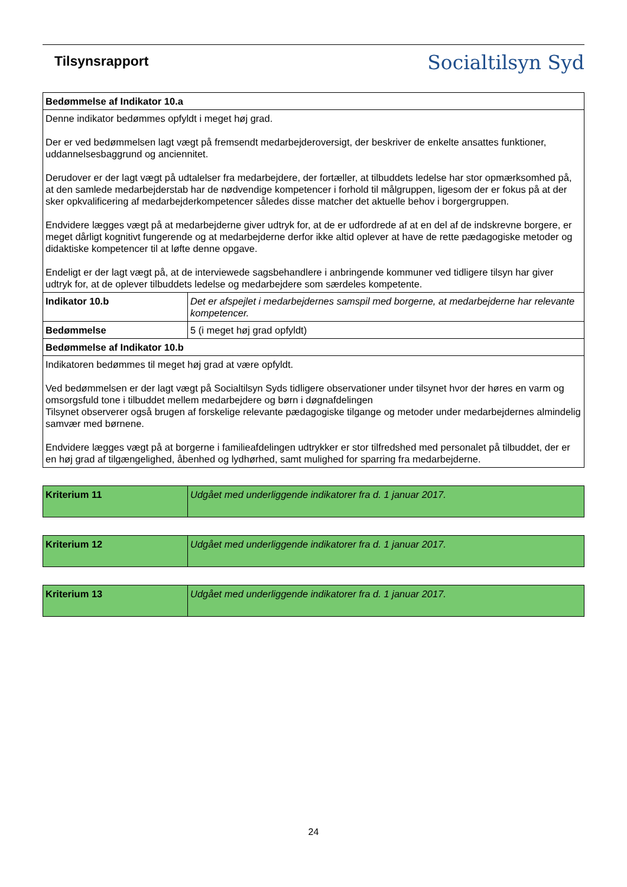Tilsynsrapport
Socialtilsyn Syd
| Bedømmelse af Indikator 10.a | |
| Denne indikator bedømmes opfyldt i meget høj grad. Der er ved bedømmelsen lagt vægt på fremsendt medarbejderoversigt, der beskriver de enkelte ansattes funktioner, uddannelsesbaggrund og anciennitet. Derudover er der lagt vægt på udtalelser fra medarbejdere, der fortæller, at tilbuddets ledelse har stor opmærksomhed på, at den samlede medarbejderstab har de nødvendige kompetencer i forhold til målgruppen, ligesom der er fokus på at der sker opkvalificering af medarbejderkompetencer således disse matcher det aktuelle behov i borgergruppen. Endvidere lægges vægt på at medarbejderne giver udtryk for, at de er udfordrede af at en del af de indskrevne borgere, er meget dårligt kognitivt fungerende og at medarbejderne derfor ikke altid oplever at have de rette pædagogiske metoder og didaktiske kompetencer til at løfte denne opgave. Endeligt er der lagt vægt på, at de interviewede sagsbehandlere i anbringende kommuner ved tidligere tilsyn har giver udtryk for, at de oplever tilbuddets ledelse og medarbejdere som særdeles kompetente. | |
| Indikator 10.b | Det er afspejlet i medarbejdernes samspil med borgerne, at medarbejderne har relevante kompetencer. |
| Bedømmelse | 5 (i meget høj grad opfyldt) |
| Bedømmelse af Indikator 10.b | |
| Indikatoren bedømmes til meget høj grad at være opfyldt. Ved bedømmelsen er der lagt vægt på Socialtilsyn Syds tidligere observationer under tilsynet hvor der høres en varm og omsorgsfuld tone i tilbuddet mellem medarbejdere og børn i døgnafdelingen Tilsynet observerer også brugen af forskelige relevante pædagogiske tilgange og metoder under medarbejdernes almindelig samvær med børnene. Endvidere lægges vægt på at borgerne i familieafdelingen udtrykker er stor tilfredshed med personalet på tilbuddet, der er en høj grad af tilgængelighed, åbenhed og lydhørhed, samt mulighed for sparring fra medarbejderne. | |
| Kriterium 11 | Udgået med underliggende indikatorer fra d. 1 januar 2017. |
| Kriterium 12 | Udgået med underliggende indikatorer fra d. 1 januar 2017. |
| Kriterium 13 | Udgået med underliggende indikatorer fra d. 1 januar 2017. |
24